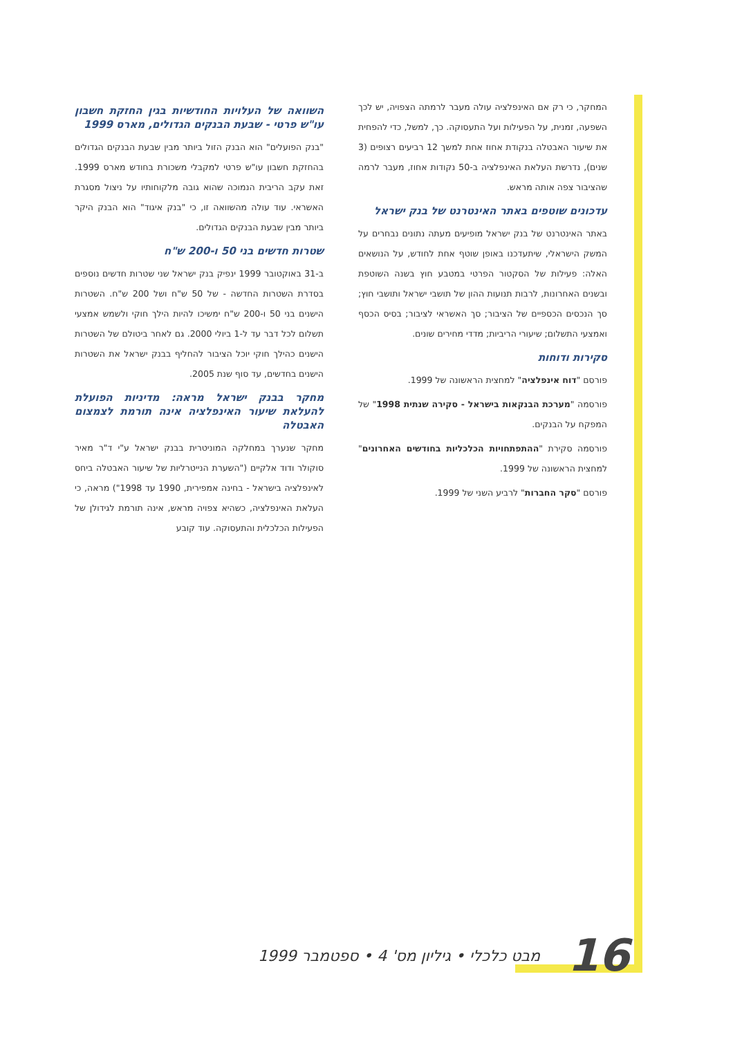השוואה של העלויות החודשיות בגין החזקת חשבון עו"ש פרטי - שבעת הבנקים הגדולים, מארס 1999
"בנק הפועלים" הוא הבנק הזול ביותר מבין שבעת הבנקים הגדולים בהחזקת חשבון עו"ש פרטי למקבלי משכורת בחודש מארס 1999. זאת עקב הריבית הנמוכה שהוא גובה מלקוחותיו על ניצול מסגרת האשראי. עוד עולה מהשוואה זו, כי "בנק איגוד" הוא הבנק היקר ביותר מבין שבעת הבנקים הגדולים.
שטרות חדשים בני 50 ו-200 ש"ח
ב-31 באוקטובר 1999 ינפיק בנק ישראל שני שטרות חדשים נוספים בסדרת השטרות החדשה - של 50 ש"ח ושל 200 ש"ח. השטרות הישנים בני 50 ו-200 ש"ח ימשיכו להיות הילך חוקי ולשמש אמצעי תשלום לכל דבר עד ל-1 ביולי 2000. גם לאחר ביטולם של השטרות הישנים כהילך חוקי יוכל הציבור להחליף בבנק ישראל את השטרות הישנים בחדשים, עד סוף שנת 2005.
מחקר בבנק ישראל מראה: מדיניות הפועלת להעלאת שיעור האינפלציה אינה תורמת לצמצום האבטלה
מחקר שנערך במחלקה המוניטרית בבנק ישראל ע"י ד"ר מאיר סוקולר ודוד אלקיים ("השערת הנייטרליות של שיעור האבטלה ביחס לאינפלציה בישראל - בחינה אמפירית, 1990 עד 1998") מראה, כי העלאת האינפלציה, כשהיא צפויה מראש, אינה תורמת לגידולן של הפעילות הכלכלית והתעסוקה. עוד קובע
המחקר, כי רק אם האינפלציה עולה מעבר לרמתה הצפויה, יש לכך השפעה, זמנית, על הפעילות ועל התעסוקה. כך, למשל, כדי להפחית את שיעור האבטלה בנקודת אחוז אחת למשך 12 רביעים רצופים (3 שנים), נדרשת העלאת האינפלציה ב-50 נקודות אחוז, מעבר לרמה שהציבור צפה אותה מראש.
עדכונים שוטפים באתר האינטרנט של בנק ישראל
באתר האינטרנט של בנק ישראל מופיעים מעתה נתונים נבחרים על המשק הישראלי, שיתעדכנו באופן שוטף אחת לחודש, על הנושאים האלה: פעילות של הסקטור הפרטי במטבע חוץ בשנה השוטפת ובשנים האחרונות, לרבות תנועות ההון של תושבי ישראל ותושבי חוץ; סך הנכסים הכספיים של הציבור; סך האשראי לציבור; בסיס הכסף ואמצעי התשלום; שיעורי הריביות; מדדי מחירים שונים.
סקירות ודוחות
פורסם "דוח אינפלציה" למחצית הראשונה של 1999.
פורסמה "מערכת הבנקאות בישראל - סקירה שנתית 1998" של המפקח על הבנקים.
פורסמה סקירת "ההתפתחויות הכלכליות בחודשים האחרונים" למחצית הראשונה של 1999.
פורסם "סקר החברות" לרביע השני של 1999.
16 מבט כלכלי • גיליון מס' 4 • ספטמבר 1999